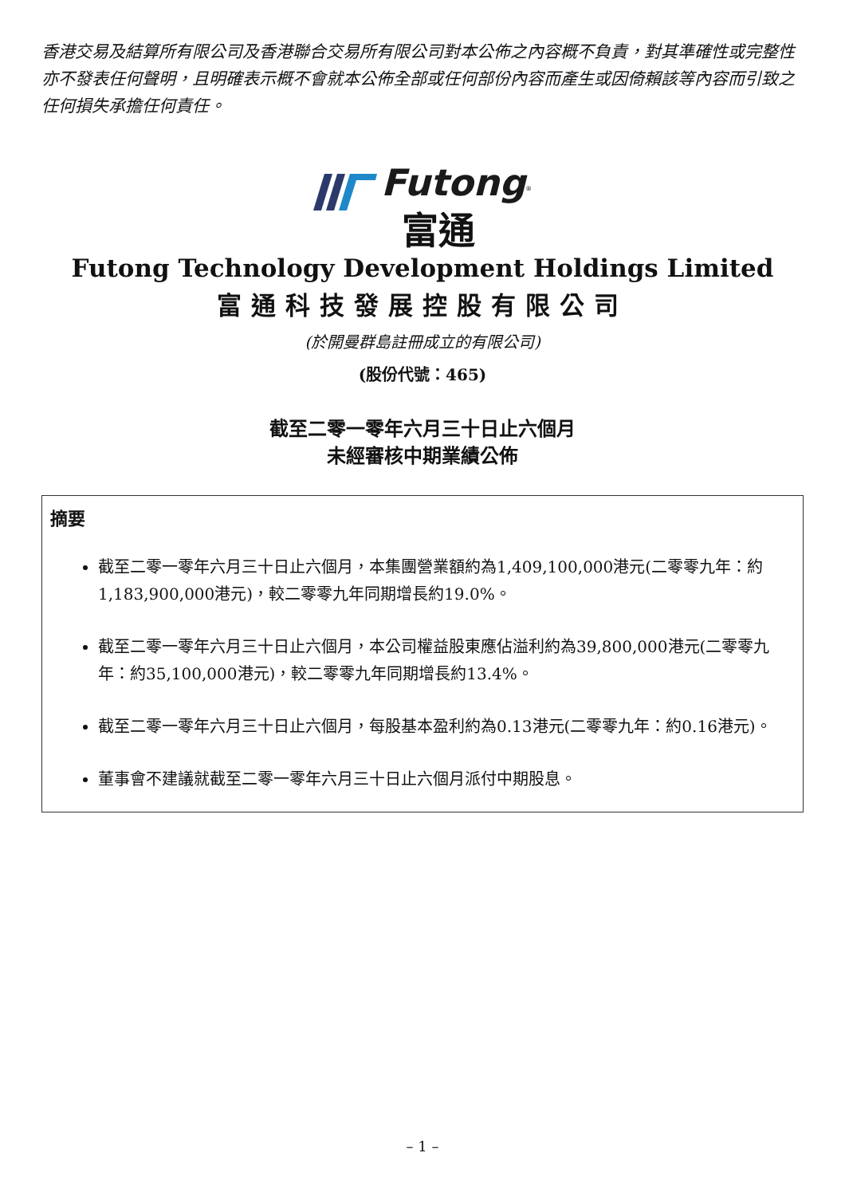香港交易及結算所有限公司及香港聯合交易所有限公司對本公佈之內容概不負責，對其準確性或完整性亦不發表任何聲明，且明確表示概不會就本公佈全部或任何部份內容而產生或因倚賴該等內容而引致之任何損失承擔任何責任。
Futong<sup>®</sup>
富通
Futong Technology Development Holdings Limited
富通科技發展控股有限公司
(於開曼群島註冊成立的有限公司)
(股份代號：465)
截至二零一零年六月三十日止六個月
未經審核中期業績公佈
摘要
截至二零一零年六月三十日止六個月，本集團營業額約為1,409,100,000港元(二零零九年：約1,183,900,000港元)，較二零零九年同期增長約19.0%。
截至二零一零年六月三十日止六個月，本公司權益股東應佔溢利約為39,800,000港元(二零零九年：約35,100,000港元)，較二零零九年同期增長約13.4%。
截至二零一零年六月三十日止六個月，每股基本盈利約為0.13港元(二零零九年：約0.16港元)。
董事會不建議就截至二零一零年六月三十日止六個月派付中期股息。
– 1 –